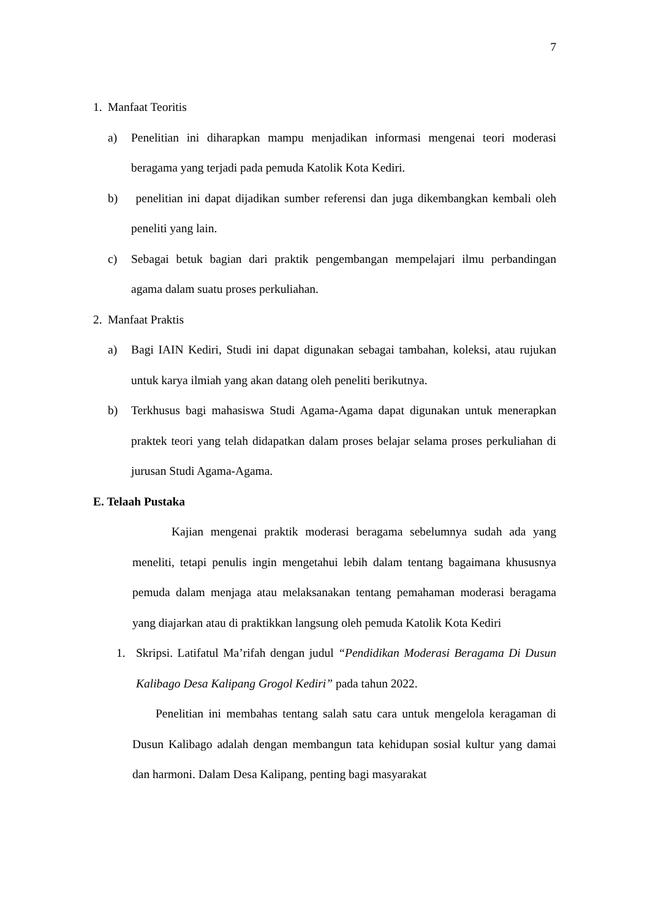7
1. Manfaat Teoritis
a) Penelitian ini diharapkan mampu menjadikan informasi mengenai teori moderasi beragama yang terjadi pada pemuda Katolik Kota Kediri.
b) penelitian ini dapat dijadikan sumber referensi dan juga dikembangkan kembali oleh peneliti yang lain.
c) Sebagai betuk bagian dari praktik pengembangan mempelajari ilmu perbandingan agama dalam suatu proses perkuliahan.
2. Manfaat Praktis
a) Bagi IAIN Kediri, Studi ini dapat digunakan sebagai tambahan, koleksi, atau rujukan untuk karya ilmiah yang akan datang oleh peneliti berikutnya.
b) Terkhusus bagi mahasiswa Studi Agama-Agama dapat digunakan untuk menerapkan praktek teori yang telah didapatkan dalam proses belajar selama proses perkuliahan di jurusan Studi Agama-Agama.
E. Telaah Pustaka
Kajian mengenai praktik moderasi beragama sebelumnya sudah ada yang meneliti, tetapi penulis ingin mengetahui lebih dalam tentang bagaimana khususnya pemuda dalam menjaga atau melaksanakan tentang pemahaman moderasi beragama yang diajarkan atau di praktikkan langsung oleh pemuda Katolik Kota Kediri
1. Skripsi. Latifatul Ma’rifah dengan judul “Pendidikan Moderasi Beragama Di Dusun Kalibago Desa Kalipang Grogol Kediri” pada tahun 2022.
Penelitian ini membahas tentang salah satu cara untuk mengelola keragaman di Dusun Kalibago adalah dengan membangun tata kehidupan sosial kultur yang damai dan harmoni. Dalam Desa Kalipang, penting bagi masyarakat